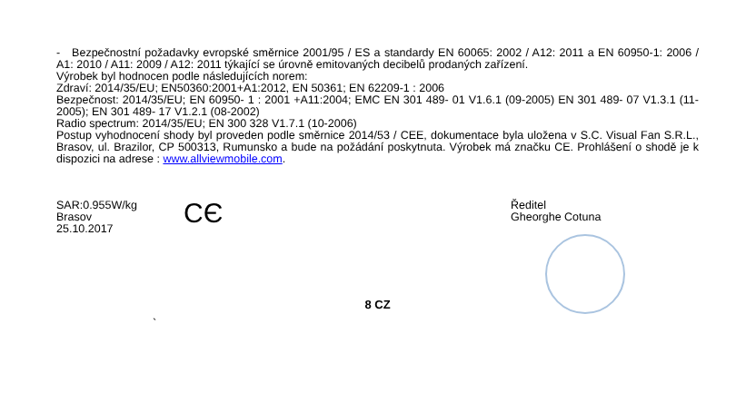- Bezpečnostní požadavky evropské směrnice 2001/95 / ES a standardy EN 60065: 2002 / A12: 2011 a EN 60950-1: 2006 / A1: 2010 / A11: 2009 / A12: 2011 týkající se úrovně emitovaných decibelů prodaných zařízení.
Výrobek byl hodnocen podle následujících norem:
Zdraví: 2014/35/EU; EN50360:2001+A1:2012, EN 50361; EN 62209-1 : 2006
Bezpečnost: 2014/35/EU; EN 60950- 1 : 2001 +A11:2004; EMC EN 301 489- 01 V1.6.1 (09-2005) EN 301 489- 07 V1.3.1 (11-2005); EN 301 489- 17 V1.2.1 (08-2002)
Radio spectrum: 2014/35/EU; EN 300 328 V1.7.1 (10-2006)
Postup vyhodnocení shody byl proveden podle směrnice 2014/53 / CEE, dokumentace byla uložena v S.C. Visual Fan S.R.L., Brasov, ul. Brazilor, CP 500313, Rumunsko a bude na požádání poskytnuta. Výrobek má značku CE. Prohlášení o shodě je k dispozici na adrese : www.allviewmobile.com.
SAR:0.955W/kg
Brasov
25.10.2017
C​Є
Ředitel
Gheorghe Cotuna
8 CZ
`